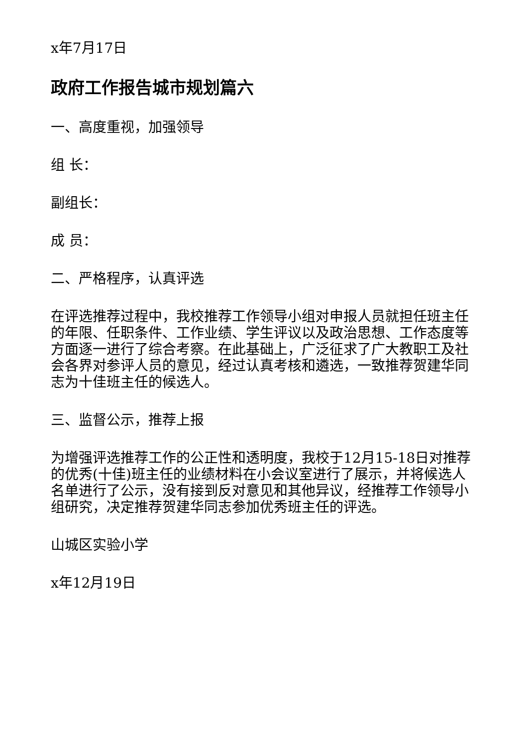x年7月17日
政府工作报告城市规划篇六
一、高度重视，加强领导
组 长：
副组长：
成 员：
二、严格程序，认真评选
在评选推荐过程中，我校推荐工作领导小组对申报人员就担任班主任的年限、任职条件、工作业绩、学生评议以及政治思想、工作态度等方面逐一进行了综合考察。在此基础上，广泛征求了广大教职工及社会各界对参评人员的意见，经过认真考核和遴选，一致推荐贺建华同志为十佳班主任的候选人。
三、监督公示，推荐上报
为增强评选推荐工作的公正性和透明度，我校于12月15-18日对推荐的优秀(十佳)班主任的业绩材料在小会议室进行了展示，并将候选人名单进行了公示，没有接到反对意见和其他异议，经推荐工作领导小组研究，决定推荐贺建华同志参加优秀班主任的评选。
山城区实验小学
x年12月19日